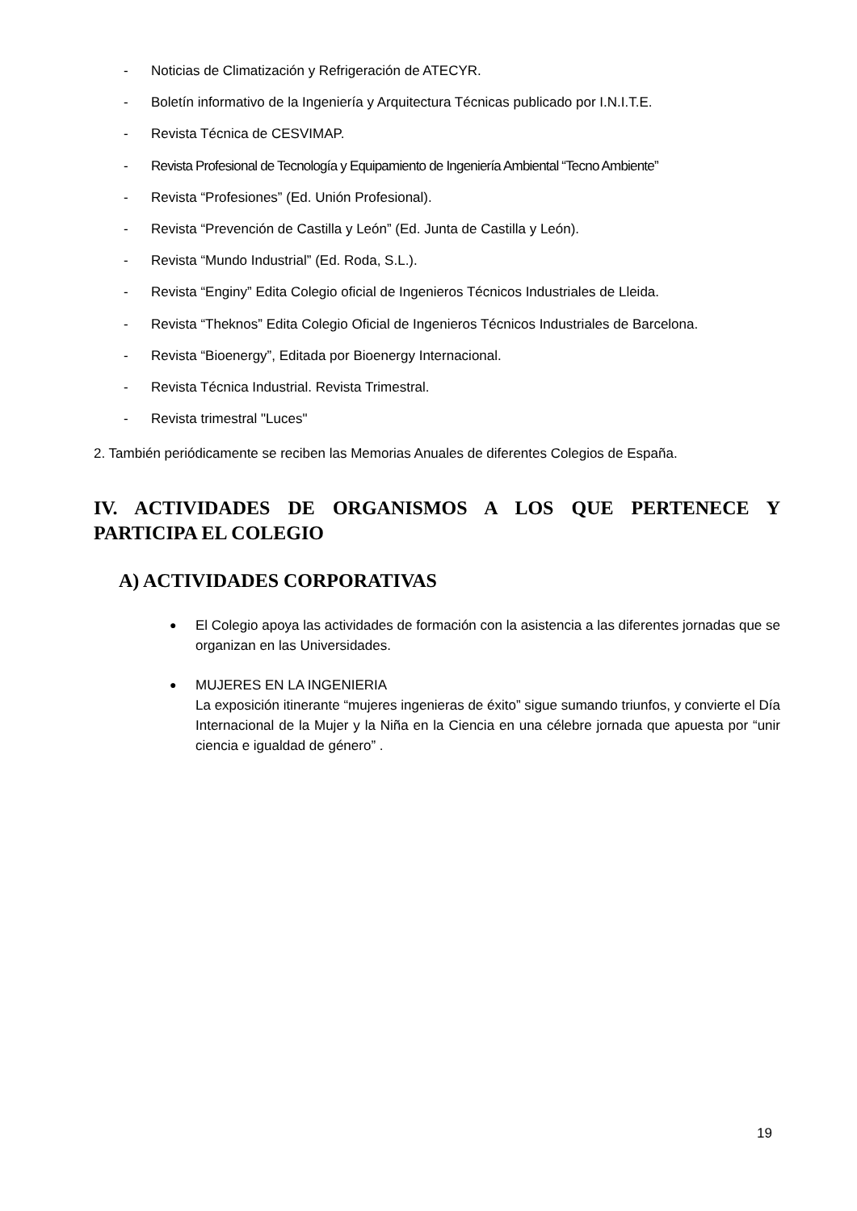- Noticias de Climatización y Refrigeración de ATECYR.
- Boletín informativo de la Ingeniería y Arquitectura Técnicas publicado por I.N.I.T.E.
- Revista Técnica de CESVIMAP.
- Revista Profesional de Tecnología y Equipamiento de Ingeniería Ambiental “Tecno Ambiente”
- Revista “Profesiones” (Ed. Unión Profesional).
- Revista “Prevención de Castilla y León” (Ed. Junta de Castilla y León).
- Revista “Mundo Industrial” (Ed. Roda, S.L.).
- Revista “Enginy” Edita Colegio oficial de Ingenieros Técnicos Industriales de Lleida.
- Revista “Theknos” Edita Colegio Oficial de Ingenieros Técnicos Industriales de Barcelona.
- Revista “Bioenergy”, Editada por Bioenergy Internacional.
- Revista Técnica Industrial. Revista Trimestral.
- Revista trimestral "Luces"
2. También periódicamente se reciben las Memorias Anuales de diferentes Colegios de España.
IV. ACTIVIDADES DE ORGANISMOS A LOS QUE PERTENECE Y PARTICIPA EL COLEGIO
A) ACTIVIDADES CORPORATIVAS
● El Colegio apoya las actividades de formación con la asistencia a las diferentes jornadas que se organizan en las Universidades.
● MUJERES EN LA INGENIERIA
La exposición itinerante “mujeres ingenieras de éxito” sigue sumando triunfos, y convierte el Día Internacional de la Mujer y la Niña en la Ciencia en una célebre jornada que apuesta por “unir ciencia e igualdad de género” .
19